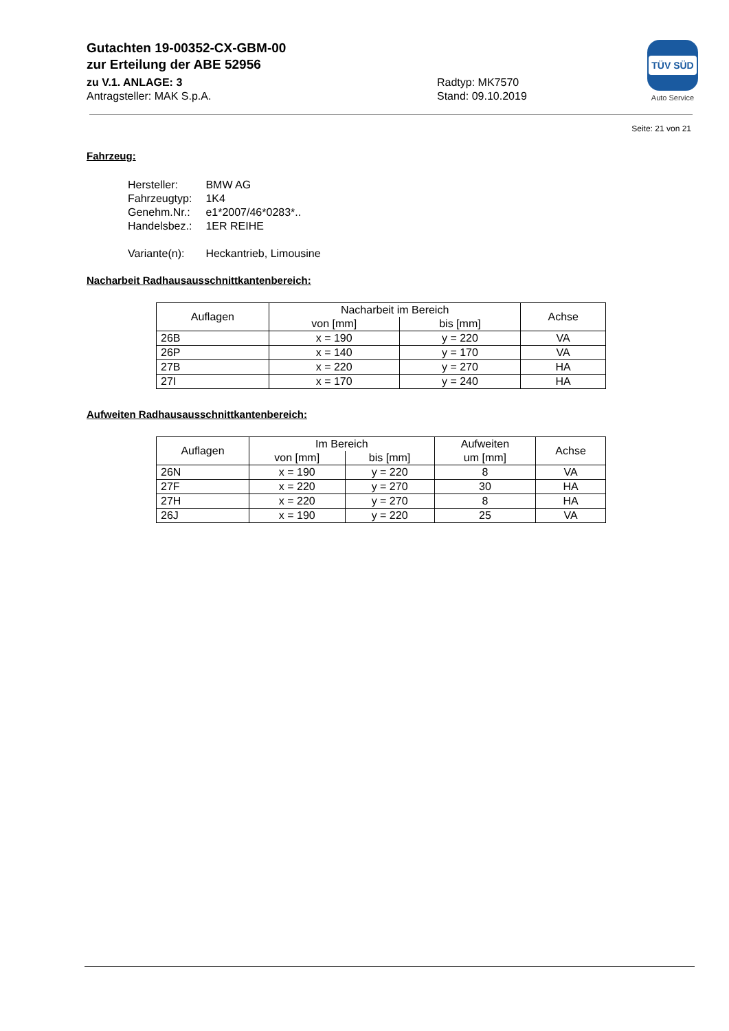Gutachten 19-00352-CX-GBM-00
zur Erteilung der ABE 52956
zu V.1. ANLAGE: 3 Radtyp: MK7570
Antragsteller: MAK S.p.A. Stand: 09.10.2019
TÜV SÜD
Auto Service
Seite: 21 von 21
Fahrzeug:
| Hersteller: | BMW AG |
| Fahrzeugtyp: | 1K4 |
| Genehm.Nr.: | e1*2007/46*0283*.. |
| Handelsbez.: | 1ER REIHE |
| Variante(n): | Heckantrieb, Limousine |
Nacharbeit Radhausausschnittkantenbereich:
| Auflagen | Nacharbeit im Bereich | | Achse |
| --- | --- | --- | --- |
| | von [mm] | bis [mm] | |
| 26B | x = 190 | y = 220 | VA |
| 26P | x = 140 | y = 170 | VA |
| 27B | x = 220 | y = 270 | HA |
| 27I | x = 170 | y = 240 | HA |
Aufweiten Radhausausschnittkantenbereich:
| Auflagen | Im Bereich | | Aufweiten um [mm] | Achse |
| --- | --- | --- | --- | --- |
| | von [mm] | bis [mm] | | |
| 26N | x = 190 | y = 220 | 8 | VA |
| 27F | x = 220 | y = 270 | 30 | HA |
| 27H | x = 220 | y = 270 | 8 | HA |
| 26J | x = 190 | y = 220 | 25 | VA |